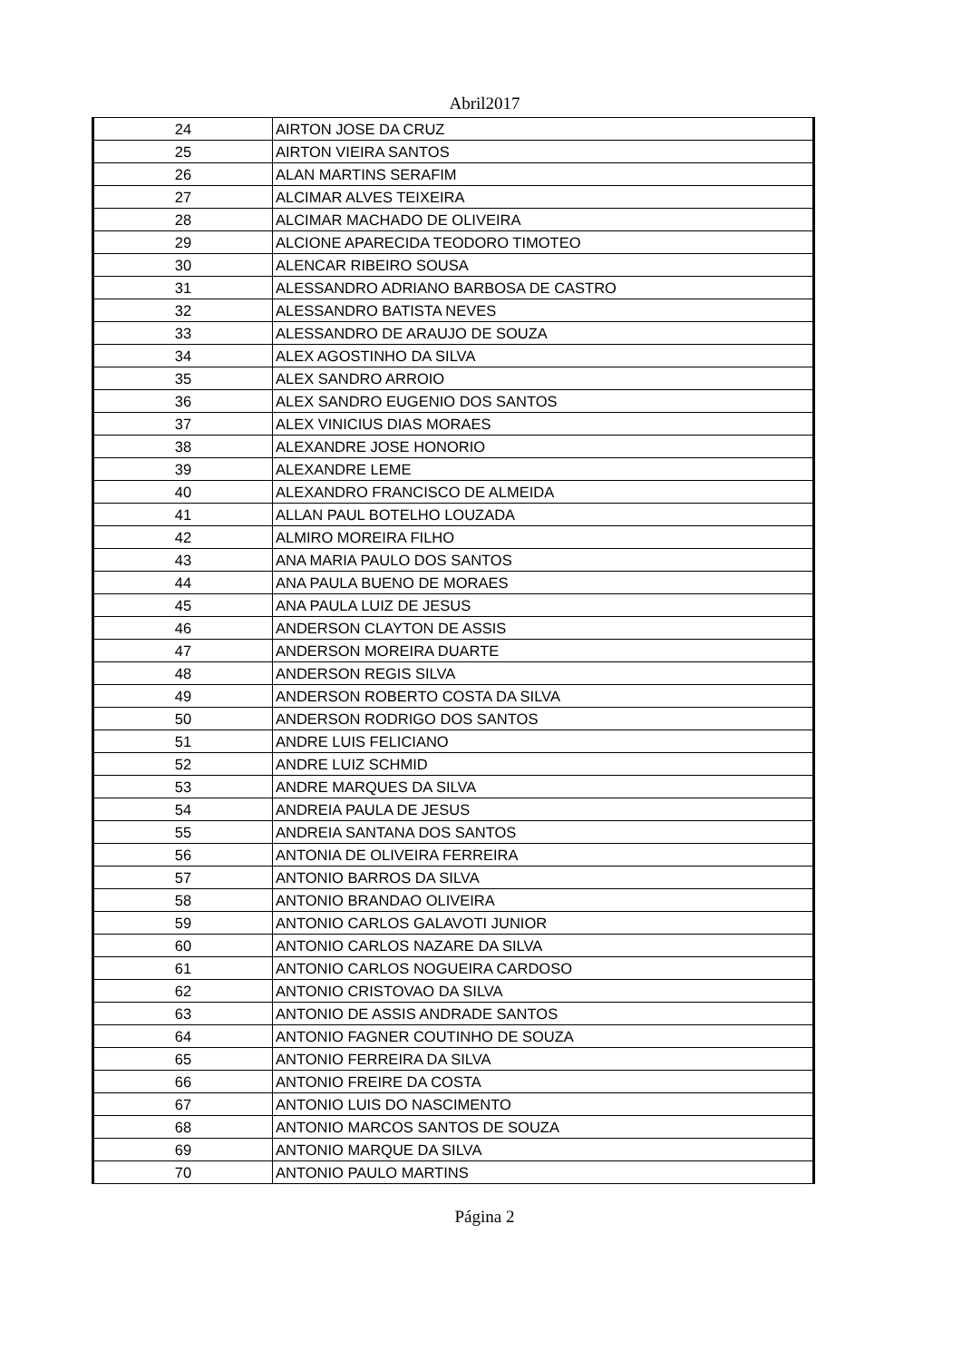Abril2017
| 24 | AIRTON JOSE DA CRUZ |
| 25 | AIRTON VIEIRA SANTOS |
| 26 | ALAN MARTINS SERAFIM |
| 27 | ALCIMAR ALVES TEIXEIRA |
| 28 | ALCIMAR MACHADO DE OLIVEIRA |
| 29 | ALCIONE APARECIDA TEODORO TIMOTEO |
| 30 | ALENCAR RIBEIRO SOUSA |
| 31 | ALESSANDRO ADRIANO BARBOSA DE CASTRO |
| 32 | ALESSANDRO BATISTA NEVES |
| 33 | ALESSANDRO DE ARAUJO DE SOUZA |
| 34 | ALEX AGOSTINHO DA SILVA |
| 35 | ALEX SANDRO ARROIO |
| 36 | ALEX SANDRO EUGENIO DOS SANTOS |
| 37 | ALEX VINICIUS DIAS MORAES |
| 38 | ALEXANDRE JOSE HONORIO |
| 39 | ALEXANDRE LEME |
| 40 | ALEXANDRO FRANCISCO DE ALMEIDA |
| 41 | ALLAN PAUL BOTELHO LOUZADA |
| 42 | ALMIRO MOREIRA FILHO |
| 43 | ANA MARIA PAULO DOS SANTOS |
| 44 | ANA PAULA BUENO DE MORAES |
| 45 | ANA PAULA LUIZ DE JESUS |
| 46 | ANDERSON CLAYTON DE ASSIS |
| 47 | ANDERSON MOREIRA DUARTE |
| 48 | ANDERSON REGIS SILVA |
| 49 | ANDERSON ROBERTO COSTA DA SILVA |
| 50 | ANDERSON RODRIGO DOS SANTOS |
| 51 | ANDRE LUIS FELICIANO |
| 52 | ANDRE LUIZ SCHMID |
| 53 | ANDRE MARQUES DA SILVA |
| 54 | ANDREIA PAULA DE JESUS |
| 55 | ANDREIA SANTANA DOS SANTOS |
| 56 | ANTONIA DE OLIVEIRA FERREIRA |
| 57 | ANTONIO BARROS DA SILVA |
| 58 | ANTONIO BRANDAO OLIVEIRA |
| 59 | ANTONIO CARLOS GALAVOTI JUNIOR |
| 60 | ANTONIO CARLOS NAZARE DA SILVA |
| 61 | ANTONIO CARLOS NOGUEIRA CARDOSO |
| 62 | ANTONIO CRISTOVAO DA SILVA |
| 63 | ANTONIO DE ASSIS ANDRADE SANTOS |
| 64 | ANTONIO FAGNER COUTINHO DE SOUZA |
| 65 | ANTONIO FERREIRA DA SILVA |
| 66 | ANTONIO FREIRE DA COSTA |
| 67 | ANTONIO LUIS DO NASCIMENTO |
| 68 | ANTONIO MARCOS SANTOS DE SOUZA |
| 69 | ANTONIO MARQUE DA SILVA |
| 70 | ANTONIO PAULO MARTINS |
Página 2